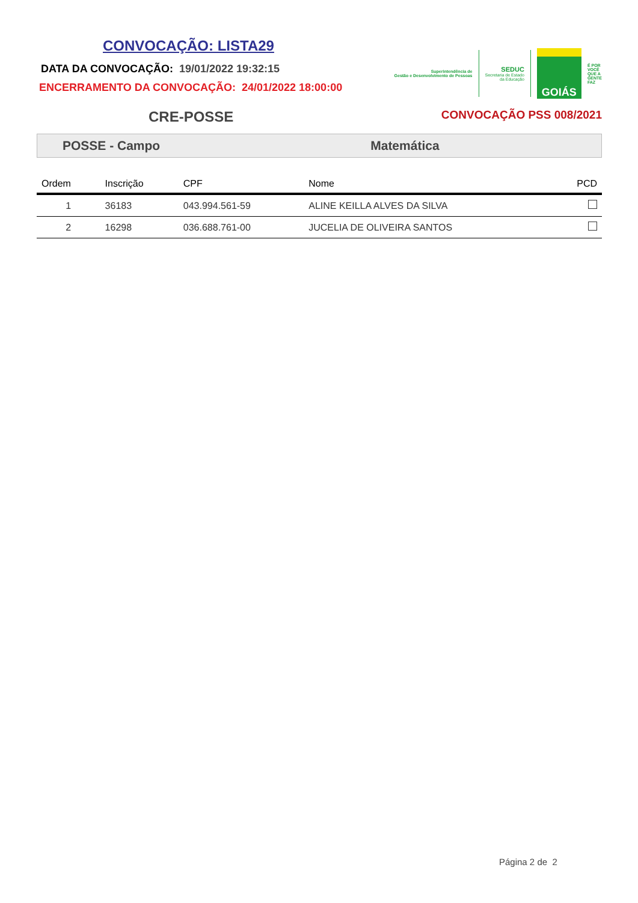CONVOCAÇÃO: LISTA29
DATA DA CONVOCAÇÃO: 19/01/2022 19:32:15
ENCERRAMENTO DA CONVOCAÇÃO: 24/01/2022 18:00:00
Superintendência de
Gestão e Desenvolvimento de Pessoas
SEDUC
Secretaria de Estado
da Educação
GOIÁS
É POR
VOCÊ
QUE A
GENTE
FAZ
CRE-POSSE CONVOCAÇÃO PSS 008/2021
POSSE - Campo Matemática
| Ordem | Inscrição | CPF | Nome | PCD |
| --- | --- | --- | --- | --- |
| 1 | 36183 | 043.994.561-59 | ALINE KEILLA ALVES DA SILVA | |
| 2 | 16298 | 036.688.761-00 | JUCELIA DE OLIVEIRA SANTOS | |
Página 2 de 2